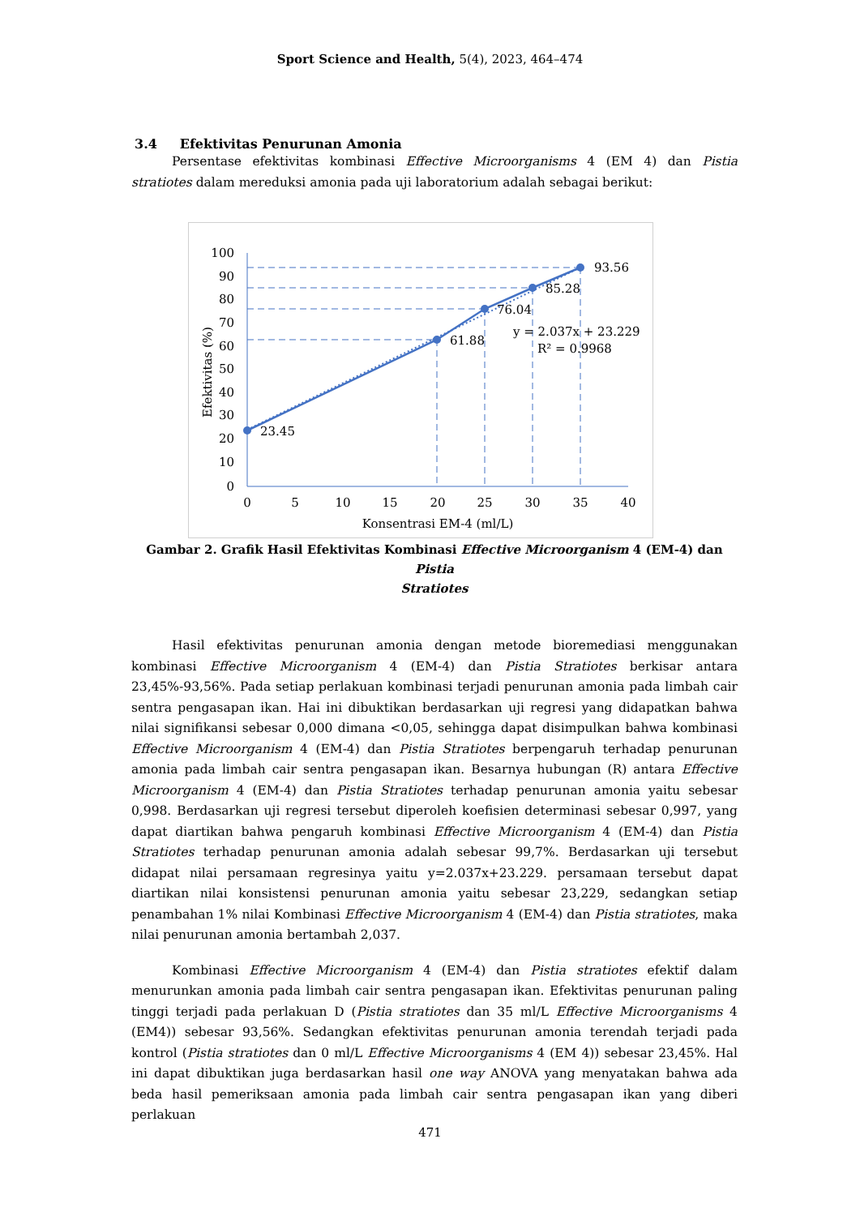Sport Science and Health, 5(4), 2023, 464–474
3.4 Efektivitas Penurunan Amonia
Persentase efektivitas kombinasi Effective Microorganisms 4 (EM 4) dan Pistia stratiotes dalam mereduksi amonia pada uji laboratorium adalah sebagai berikut:
100
90
80
70
60
50
40
30
20
10
0
0
5
10
15
20
25
30
35
40
Konsentrasi EM-4 (ml/L)
Efektivitas (%)
23.45
61.88
76.04
85.28
93.56
y = 2.037x + 23.229
R² = 0.9968
Gambar 2. Grafik Hasil Efektivitas Kombinasi Effective Microorganism 4 (EM-4) dan Pistia
Stratiotes
Hasil efektivitas penurunan amonia dengan metode bioremediasi menggunakan kombinasi Effective Microorganism 4 (EM-4) dan Pistia Stratiotes berkisar antara 23,45%-93,56%. Pada setiap perlakuan kombinasi terjadi penurunan amonia pada limbah cair sentra pengasapan ikan. Hai ini dibuktikan berdasarkan uji regresi yang didapatkan bahwa nilai signifikansi sebesar 0,000 dimana <0,05, sehingga dapat disimpulkan bahwa kombinasi Effective Microorganism 4 (EM-4) dan Pistia Stratiotes berpengaruh terhadap penurunan amonia pada limbah cair sentra pengasapan ikan. Besarnya hubungan (R) antara Effective Microorganism 4 (EM-4) dan Pistia Stratiotes terhadap penurunan amonia yaitu sebesar 0,998. Berdasarkan uji regresi tersebut diperoleh koefisien determinasi sebesar 0,997, yang dapat diartikan bahwa pengaruh kombinasi Effective Microorganism 4 (EM-4) dan Pistia Stratiotes terhadap penurunan amonia adalah sebesar 99,7%. Berdasarkan uji tersebut didapat nilai persamaan regresinya yaitu y=2.037x+23.229. persamaan tersebut dapat diartikan nilai konsistensi penurunan amonia yaitu sebesar 23,229, sedangkan setiap penambahan 1% nilai Kombinasi Effective Microorganism 4 (EM-4) dan Pistia stratiotes, maka nilai penurunan amonia bertambah 2,037.
Kombinasi Effective Microorganism 4 (EM-4) dan Pistia stratiotes efektif dalam menurunkan amonia pada limbah cair sentra pengasapan ikan. Efektivitas penurunan paling tinggi terjadi pada perlakuan D (Pistia stratiotes dan 35 ml/L Effective Microorganisms 4 (EM4)) sebesar 93,56%. Sedangkan efektivitas penurunan amonia terendah terjadi pada kontrol (Pistia stratiotes dan 0 ml/L Effective Microorganisms 4 (EM 4)) sebesar 23,45%. Hal ini dapat dibuktikan juga berdasarkan hasil one way ANOVA yang menyatakan bahwa ada beda hasil pemeriksaan amonia pada limbah cair sentra pengasapan ikan yang diberi perlakuan
471